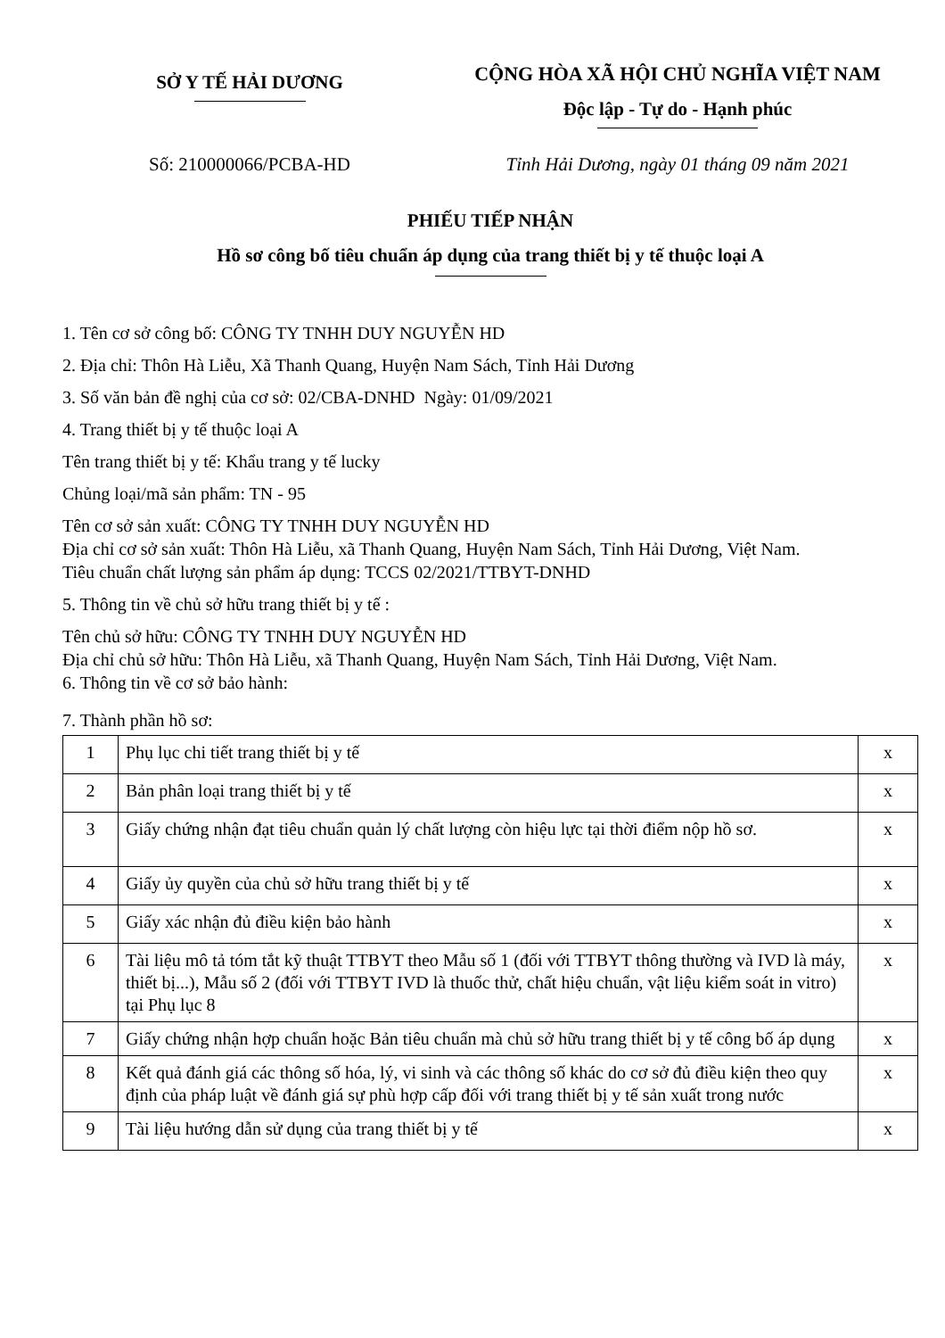SỞ Y TẾ HẢI DƯƠNG
CỘNG HÒA XÃ HỘI CHỦ NGHĨA VIỆT NAM
Độc lập - Tự do - Hạnh phúc
Số: 210000066/PCBA-HD Tỉnh Hải Dương, ngày 01 tháng 09 năm 2021
PHIẾU TIẾP NHẬN
Hồ sơ công bố tiêu chuẩn áp dụng của trang thiết bị y tế thuộc loại A
1. Tên cơ sở công bố: CÔNG TY TNHH DUY NGUYỄN HD
2. Địa chỉ: Thôn Hà Liễu, Xã Thanh Quang, Huyện Nam Sách, Tỉnh Hải Dương
3. Số văn bản đề nghị của cơ sở: 02/CBA-DNHD Ngày: 01/09/2021
4. Trang thiết bị y tế thuộc loại A
Tên trang thiết bị y tế: Khẩu trang y tế lucky
Chủng loại/mã sản phẩm: TN - 95
Tên cơ sở sản xuất: CÔNG TY TNHH DUY NGUYỄN HD
Địa chỉ cơ sở sản xuất: Thôn Hà Liễu, xã Thanh Quang, Huyện Nam Sách, Tỉnh Hải Dương, Việt Nam.
Tiêu chuẩn chất lượng sản phẩm áp dụng: TCCS 02/2021/TTBYT-DNHD
5. Thông tin về chủ sở hữu trang thiết bị y tế :
Tên chủ sở hữu: CÔNG TY TNHH DUY NGUYỄN HD
Địa chỉ chủ sở hữu: Thôn Hà Liễu, xã Thanh Quang, Huyện Nam Sách, Tỉnh Hải Dương, Việt Nam.
6. Thông tin về cơ sở bảo hành:
7. Thành phần hồ sơ:
| 1 | Phụ lục chi tiết trang thiết bị y tế | x |
| 2 | Bản phân loại trang thiết bị y tế | x |
| 3 | Giấy chứng nhận đạt tiêu chuẩn quản lý chất lượng còn hiệu lực tại thời điểm nộp hồ sơ. | x |
| 4 | Giấy ủy quyền của chủ sở hữu trang thiết bị y tế | x |
| 5 | Giấy xác nhận đủ điều kiện bảo hành | x |
| 6 | Tài liệu mô tả tóm tắt kỹ thuật TTBYT theo Mẫu số 1 (đối với TTBYT thông thường và IVD là máy, thiết bị...), Mẫu số 2 (đối với TTBYT IVD là thuốc thử, chất hiệu chuẩn, vật liệu kiểm soát in vitro) tại Phụ lục 8 | x |
| 7 | Giấy chứng nhận hợp chuẩn hoặc Bản tiêu chuẩn mà chủ sở hữu trang thiết bị y tế công bố áp dụng | x |
| 8 | Kết quả đánh giá các thông số hóa, lý, vi sinh và các thông số khác do cơ sở đủ điều kiện theo quy định của pháp luật về đánh giá sự phù hợp cấp đối với trang thiết bị y tế sản xuất trong nước | x |
| 9 | Tài liệu hướng dẫn sử dụng của trang thiết bị y tế | x |